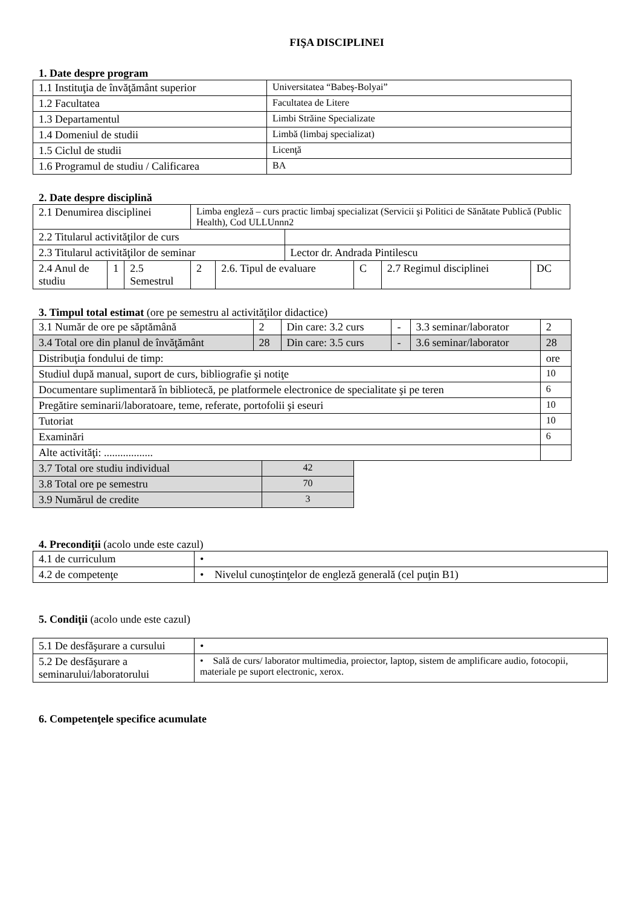FIŞA DISCIPLINEI
1. Date despre program
| 1.1 Instituţia de învăţământ superior | Universitatea “Babeş-Bolyai” |
| 1.2 Facultatea | Facultatea de Litere |
| 1.3 Departamentul | Limbi Străine Specializate |
| 1.4 Domeniul de studii | Limbă (limbaj specializat) |
| 1.5 Ciclul de studii | Licenţă |
| 1.6 Programul de studiu / Calificarea | BA |
2. Date despre disciplină
| 2.1 Denumirea disciplinei | | | Limba engleză – curs practic limbaj specializat (Servicii şi Politici de Sănătate Publică (Public Health), Cod ULLUnnn2 | | | | | |
| 2.2 Titularul activităţilor de curs | | | | | | | | |
| 2.3 Titularul activităţilor de seminar | | | | | Lector dr. Andrada Pintilescu | | | |
| 2.4 Anul de studiu | 1 | 2.5 Semestrul | 2 | 2.6. Tipul de evaluare | | C | 2.7 Regimul disciplinei | DC |
3. Timpul total estimat (ore pe semestru al activităţilor didactice)
| 3.1 Număr de ore pe săptămână | 2 | Din care: 3.2 curs | - | 3.3 seminar/laborator | 2 |
| 3.4 Total ore din planul de învăţământ | 28 | Din care: 3.5 curs | - | 3.6 seminar/laborator | 28 |
| Distribuţia fondului de timp: | | | | | ore |
| Studiul după manual, suport de curs, bibliografie şi notiţe | | | | | 10 |
| Documentare suplimentară în bibliotecă, pe platformele electronice de specialitate şi pe teren | | | | | 6 |
| Pregătire seminarii/laboratoare, teme, referate, portofolii şi eseuri | | | | | 10 |
| Tutoriat | | | | | 10 |
| Examinări | | | | | 6 |
| Alte activităţi: .................. | | | | | |
| 3.7 Total ore studiu individual | 42 |
| 3.8 Total ore pe semestru | 70 |
| 3.9 Numărul de credite | 3 |
4. Precondiţii (acolo unde este cazul)
| 4.1 de curriculum | • |
| 4.2 de competenţe | • Nivelul cunoştinţelor de engleză generală (cel puţin B1) |
5. Condiţii (acolo unde este cazul)
| 5.1 De desfăşurare a cursului | • |
| 5.2 De desfăşurare a seminarului/laboratorului | • Sală de curs/ laborator multimedia, proiector, laptop, sistem de amplificare audio, fotocopii, materiale pe suport electronic, xerox. |
6. Competenţele specifice acumulate